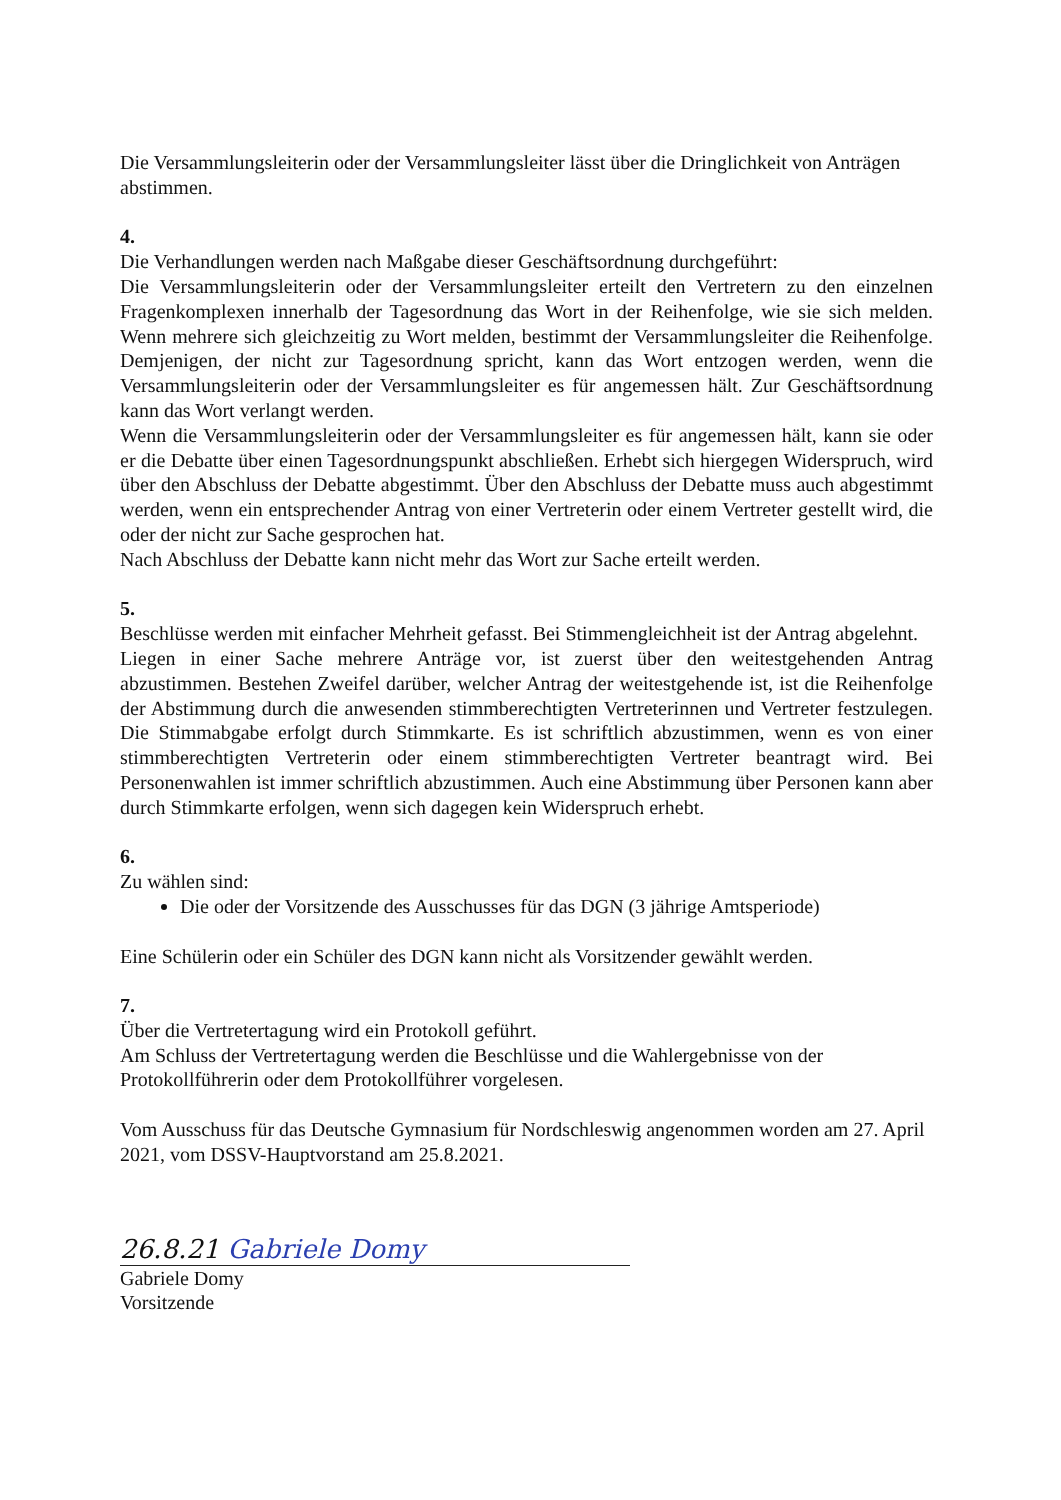Die Versammlungsleiterin oder der Versammlungsleiter lässt über die Dringlichkeit von Anträgen abstimmen.
4.
Die Verhandlungen werden nach Maßgabe dieser Geschäftsordnung durchgeführt:
Die Versammlungsleiterin oder der Versammlungsleiter erteilt den Vertretern zu den einzelnen Fragenkomplexen innerhalb der Tagesordnung das Wort in der Reihenfolge, wie sie sich melden. Wenn mehrere sich gleichzeitig zu Wort melden, bestimmt der Versammlungsleiter die Reihenfolge. Demjenigen, der nicht zur Tagesordnung spricht, kann das Wort entzogen werden, wenn die Versammlungsleiterin oder der Versammlungsleiter es für angemessen hält. Zur Geschäftsordnung kann das Wort verlangt werden.
Wenn die Versammlungsleiterin oder der Versammlungsleiter es für angemessen hält, kann sie oder er die Debatte über einen Tagesordnungspunkt abschließen. Erhebt sich hiergegen Widerspruch, wird über den Abschluss der Debatte abgestimmt. Über den Abschluss der Debatte muss auch abgestimmt werden, wenn ein entsprechender Antrag von einer Vertreterin oder einem Vertreter gestellt wird, die oder der nicht zur Sache gesprochen hat.
Nach Abschluss der Debatte kann nicht mehr das Wort zur Sache erteilt werden.
5.
Beschlüsse werden mit einfacher Mehrheit gefasst. Bei Stimmengleichheit ist der Antrag abgelehnt.
Liegen in einer Sache mehrere Anträge vor, ist zuerst über den weitestgehenden Antrag abzustimmen. Bestehen Zweifel darüber, welcher Antrag der weitestgehende ist, ist die Reihenfolge der Abstimmung durch die anwesenden stimmberechtigten Vertreterinnen und Vertreter festzulegen. Die Stimmabgabe erfolgt durch Stimmkarte. Es ist schriftlich abzustimmen, wenn es von einer stimmberechtigten Vertreterin oder einem stimmberechtigten Vertreter beantragt wird. Bei Personenwahlen ist immer schriftlich abzustimmen. Auch eine Abstimmung über Personen kann aber durch Stimmkarte erfolgen, wenn sich dagegen kein Widerspruch erhebt.
6.
Zu wählen sind:
Die oder der Vorsitzende des Ausschusses für das DGN (3 jährige Amtsperiode)
Eine Schülerin oder ein Schüler des DGN kann nicht als Vorsitzender gewählt werden.
7.
Über die Vertretertagung wird ein Protokoll geführt.
Am Schluss der Vertretertagung werden die Beschlüsse und die Wahlergebnisse von der Protokollführerin oder dem Protokollführer vorgelesen.
Vom Ausschuss für das Deutsche Gymnasium für Nordschleswig angenommen worden am 27. April 2021, vom DSSV-Hauptvorstand am 25.8.2021.
26.8.21 Gabriele Domy
Gabriele Domy
Vorsitzende